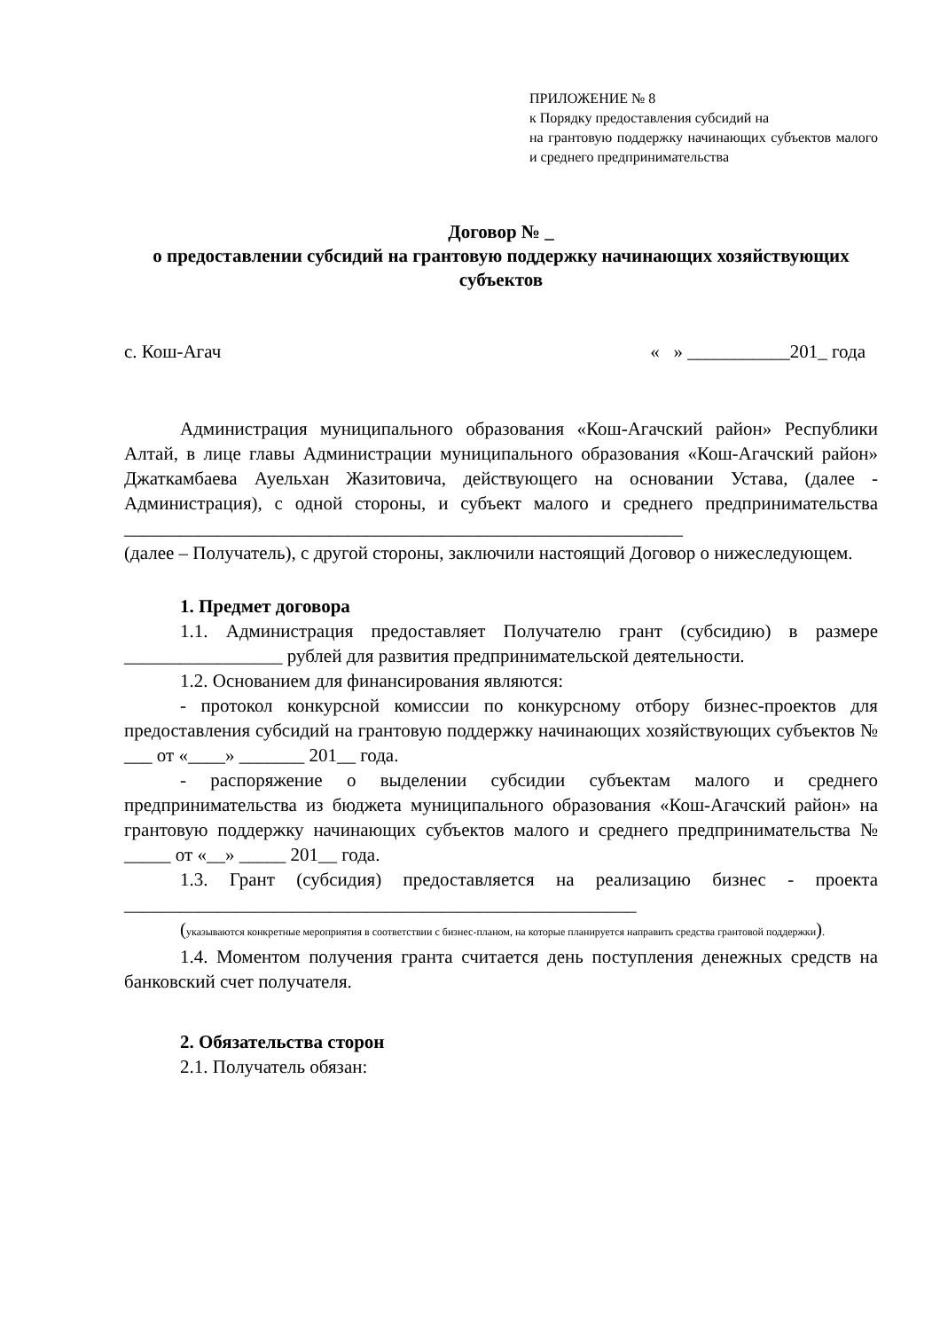ПРИЛОЖЕНИЕ № 8
к Порядку предоставления субсидий на
на грантовую поддержку начинающих субъектов малого и среднего предпринимательства
Договор № _
о предоставлении субсидий на грантовую поддержку начинающих хозяйствующих субъектов
с. Кош-Агач « » ___________201_ года
Администрация муниципального образования «Кош-Агачский район» Республики Алтай, в лице главы Администрации муниципального образования «Кош-Агачский район» Джаткамбаева Ауельхан Жазитовича, действующего на основании Устава, (далее - Администрация), с одной стороны, и субъект малого и среднего предпринимательства ____________________________________________________________
(далее – Получатель), с другой стороны, заключили настоящий Договор о нижеследующем.
1. Предмет договора
1.1. Администрация предоставляет Получателю грант (субсидию) в размере _________________ рублей для развития предпринимательской деятельности.
1.2. Основанием для финансирования являются:
- протокол конкурсной комиссии по конкурсному отбору бизнес-проектов для предоставления субсидий на грантовую поддержку начинающих хозяйствующих субъектов № ___ от «____» _______ 201__ года.
- распоряжение о выделении субсидии субъектам малого и среднего предпринимательства из бюджета муниципального образования «Кош-Агачский район» на грантовую поддержку начинающих субъектов малого и среднего предпринимательства № _____ от «__» _____ 201__ года.
1.3. Грант (субсидия) предоставляется на реализацию бизнес - проекта _______________________________________________________
(указываются конкретные мероприятия в соответствии с бизнес-планом, на которые планируется направить средства грантовой поддержки).
1.4. Моментом получения гранта считается день поступления денежных средств на банковский счет получателя.
2. Обязательства сторон
2.1. Получатель обязан: